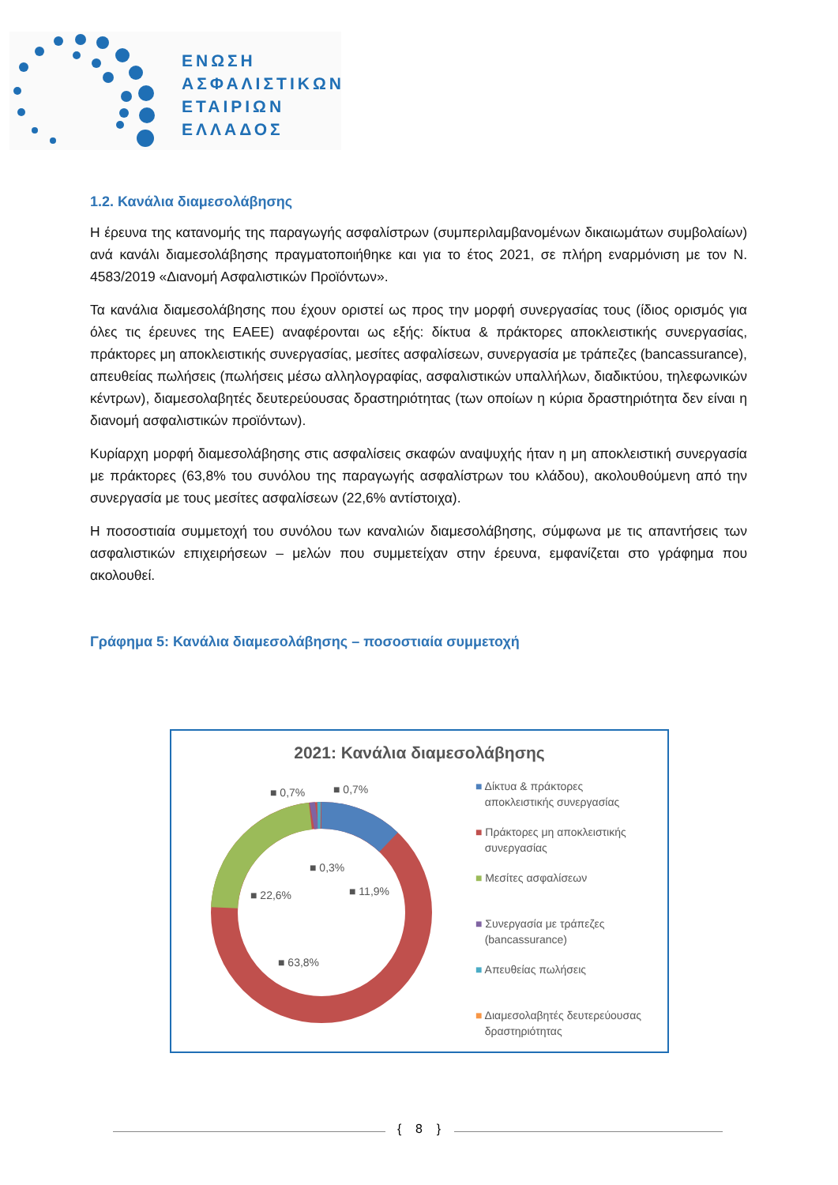ΕΝΩΣΗ
ΑΣΦΑΛΙΣΤΙΚΩΝ
ΕΤΑΙΡΙΩΝ
ΕΛΛΑΔΟΣ
1.2. Κανάλια διαμεσολάβησης
Η έρευνα της κατανομής της παραγωγής ασφαλίστρων (συμπεριλαμβανομένων δικαιωμάτων συμβολαίων) ανά κανάλι διαμεσολάβησης πραγματοποιήθηκε και για το έτος 2021, σε πλήρη εναρμόνιση με τον Ν. 4583/2019 «Διανομή Ασφαλιστικών Προϊόντων».
Τα κανάλια διαμεσολάβησης που έχουν οριστεί ως προς την μορφή συνεργασίας τους (ίδιος ορισμός για όλες τις έρευνες της ΕΑΕΕ) αναφέρονται ως εξής: δίκτυα & πράκτορες αποκλειστικής συνεργασίας, πράκτορες μη αποκλειστικής συνεργασίας, μεσίτες ασφαλίσεων, συνεργασία με τράπεζες (bancassurance), απευθείας πωλήσεις (πωλήσεις μέσω αλληλογραφίας, ασφαλιστικών υπαλλήλων, διαδικτύου, τηλεφωνικών κέντρων), διαμεσολαβητές δευτερεύουσας δραστηριότητας (των οποίων η κύρια δραστηριότητα δεν είναι η διανομή ασφαλιστικών προϊόντων).
Κυρίαρχη μορφή διαμεσολάβησης στις ασφαλίσεις σκαφών αναψυχής ήταν η μη αποκλειστική συνεργασία με πράκτορες (63,8% του συνόλου της παραγωγής ασφαλίστρων του κλάδου), ακολουθούμενη από την συνεργασία με τους μεσίτες ασφαλίσεων (22,6% αντίστοιχα).
Η ποσοστιαία συμμετοχή του συνόλου των καναλιών διαμεσολάβησης, σύμφωνα με τις απαντήσεις των ασφαλιστικών επιχειρήσεων – μελών που συμμετείχαν στην έρευνα, εμφανίζεται στο γράφημα που ακολουθεί.
Γράφημα 5: Κανάλια διαμεσολάβησης – ποσοστιαία συμμετοχή
2021: Κανάλια διαμεσολάβησης
■ 0,7% ■ 0,7%
■ 0,3%
■ 11,9%
■ 22,6%
■ 63,8%
■ Δίκτυα & πράκτορες
αποκλειστικής συνεργασίας
■ Πράκτορες μη αποκλειστικής
συνεργασίας
■ Μεσίτες ασφαλίσεων
■ Συνεργασία με τράπεζες
(bancassurance)
■ Απευθείας πωλήσεις
■ Διαμεσολαβητές δευτερεύουσας
δραστηριότητας
{ 8 }